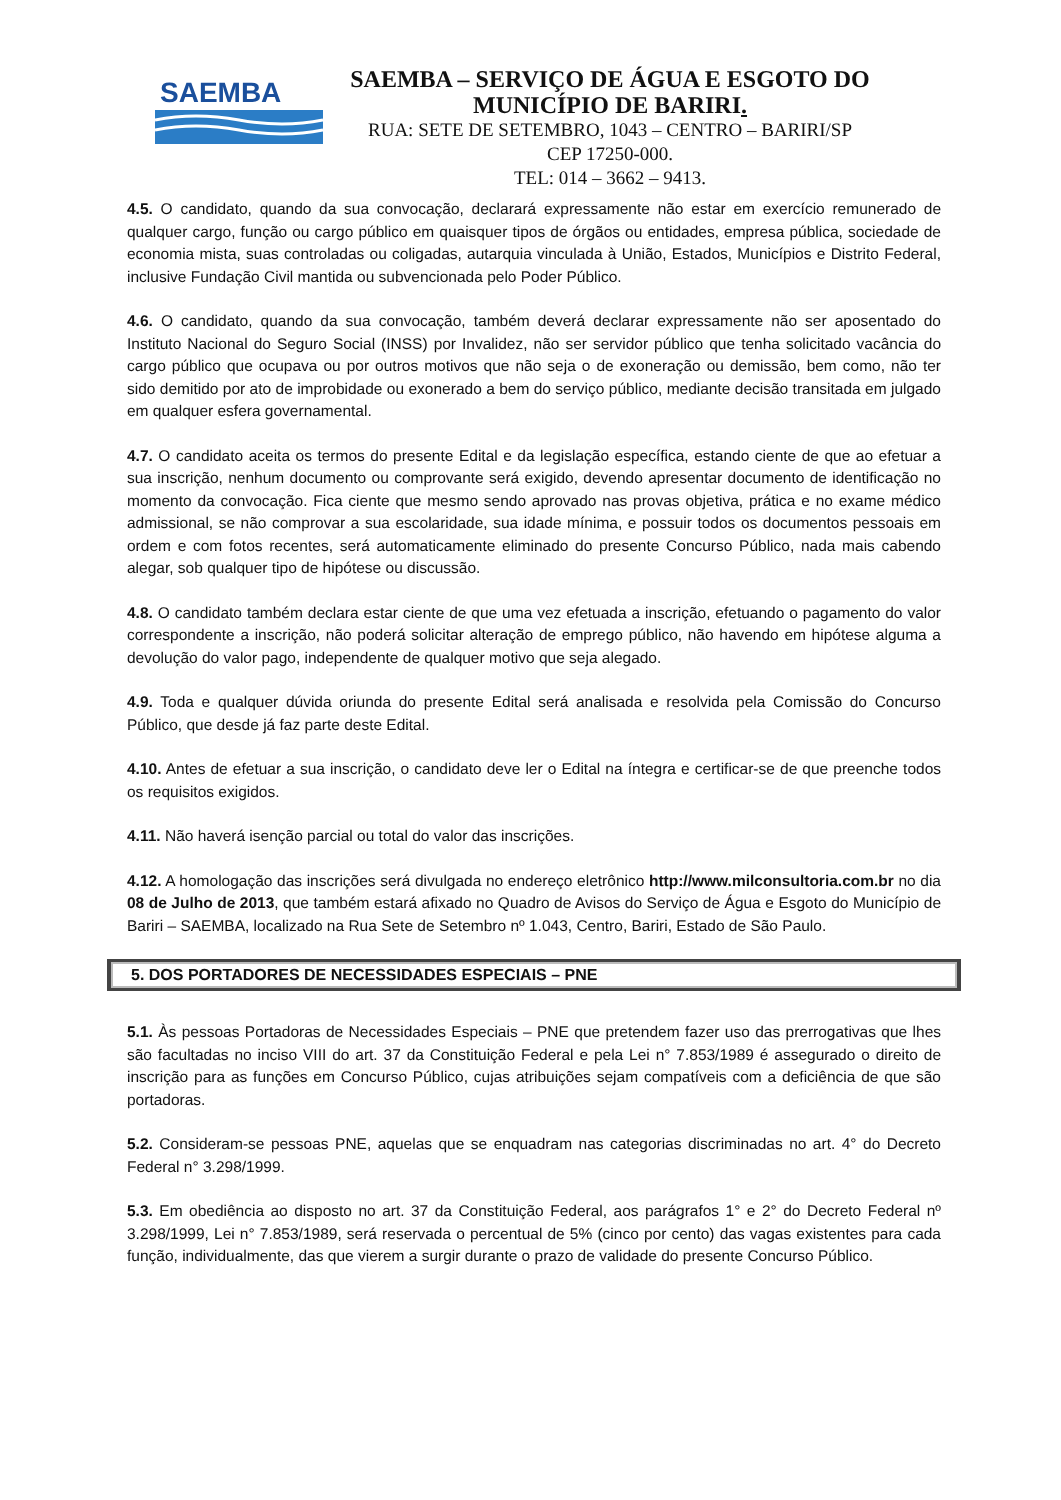SAEMBA
SAEMBA – SERVIÇO DE ÁGUA E ESGOTO DO
MUNICÍPIO DE BARIRI.
RUA: SETE DE SETEMBRO, 1043 – CENTRO – BARIRI/SP
CEP 17250-000.
TEL: 014 – 3662 – 9413.
4.5. O candidato, quando da sua convocação, declarará expressamente não estar em exercício remunerado de qualquer cargo, função ou cargo público em quaisquer tipos de órgãos ou entidades, empresa pública, sociedade de economia mista, suas controladas ou coligadas, autarquia vinculada à União, Estados, Municípios e Distrito Federal, inclusive Fundação Civil mantida ou subvencionada pelo Poder Público.
4.6. O candidato, quando da sua convocação, também deverá declarar expressamente não ser aposentado do Instituto Nacional do Seguro Social (INSS) por Invalidez, não ser servidor público que tenha solicitado vacância do cargo público que ocupava ou por outros motivos que não seja o de exoneração ou demissão, bem como, não ter sido demitido por ato de improbidade ou exonerado a bem do serviço público, mediante decisão transitada em julgado em qualquer esfera governamental.
4.7. O candidato aceita os termos do presente Edital e da legislação específica, estando ciente de que ao efetuar a sua inscrição, nenhum documento ou comprovante será exigido, devendo apresentar documento de identificação no momento da convocação. Fica ciente que mesmo sendo aprovado nas provas objetiva, prática e no exame médico admissional, se não comprovar a sua escolaridade, sua idade mínima, e possuir todos os documentos pessoais em ordem e com fotos recentes, será automaticamente eliminado do presente Concurso Público, nada mais cabendo alegar, sob qualquer tipo de hipótese ou discussão.
4.8. O candidato também declara estar ciente de que uma vez efetuada a inscrição, efetuando o pagamento do valor correspondente a inscrição, não poderá solicitar alteração de emprego público, não havendo em hipótese alguma a devolução do valor pago, independente de qualquer motivo que seja alegado.
4.9. Toda e qualquer dúvida oriunda do presente Edital será analisada e resolvida pela Comissão do Concurso Público, que desde já faz parte deste Edital.
4.10. Antes de efetuar a sua inscrição, o candidato deve ler o Edital na íntegra e certificar-se de que preenche todos os requisitos exigidos.
4.11. Não haverá isenção parcial ou total do valor das inscrições.
4.12. A homologação das inscrições será divulgada no endereço eletrônico http://www.milconsultoria.com.br no dia 08 de Julho de 2013, que também estará afixado no Quadro de Avisos do Serviço de Água e Esgoto do Município de Bariri – SAEMBA, localizado na Rua Sete de Setembro nº 1.043, Centro, Bariri, Estado de São Paulo.
5. DOS PORTADORES DE NECESSIDADES ESPECIAIS – PNE
5.1. Às pessoas Portadoras de Necessidades Especiais – PNE que pretendem fazer uso das prerrogativas que lhes são facultadas no inciso VIII do art. 37 da Constituição Federal e pela Lei n° 7.853/1989 é assegurado o direito de inscrição para as funções em Concurso Público, cujas atribuições sejam compatíveis com a deficiência de que são portadoras.
5.2. Consideram-se pessoas PNE, aquelas que se enquadram nas categorias discriminadas no art. 4° do Decreto Federal n° 3.298/1999.
5.3. Em obediência ao disposto no art. 37 da Constituição Federal, aos parágrafos 1° e 2° do Decreto Federal nº 3.298/1999, Lei n° 7.853/1989, será reservada o percentual de 5% (cinco por cento) das vagas existentes para cada função, individualmente, das que vierem a surgir durante o prazo de validade do presente Concurso Público.